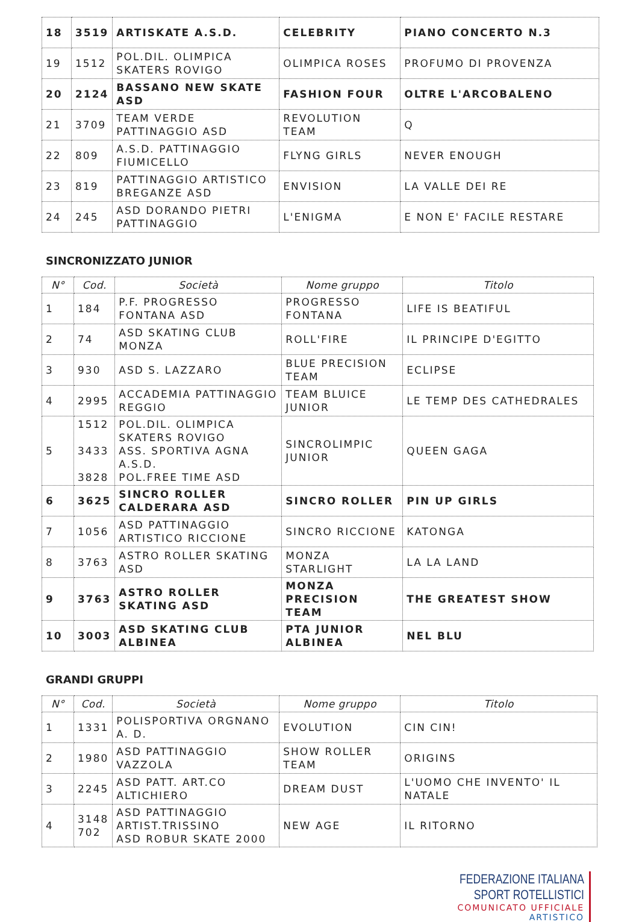| 18 | 3519 | ARTISKATE A.S.D. | CELEBRITY | PIANO CONCERTO N.3 |
| 19 | 1512 | POL.DIL. OLIMPICA SKATERS ROVIGO | OLIMPICA ROSES | PROFUMO DI PROVENZA |
| 20 | 2124 | BASSANO NEW SKATE ASD | FASHION FOUR | OLTRE L'ARCOBALENO |
| 21 | 3709 | TEAM VERDE PATTINAGGIO ASD | REVOLUTION TEAM | Q |
| 22 | 809 | A.S.D. PATTINAGGIO FIUMICELLO | FLYNG GIRLS | NEVER ENOUGH |
| 23 | 819 | PATTINAGGIO ARTISTICO BREGANZE ASD | ENVISION | LA VALLE DEI RE |
| 24 | 245 | ASD DORANDO PIETRI PATTINAGGIO | L'ENIGMA | E NON E' FACILE RESTARE |
SINCRONIZZATO JUNIOR
| N° | Cod. | Società | Nome gruppo | Titolo |
| --- | --- | --- | --- | --- |
| 1 | 184 | P.F. PROGRESSO FONTANA ASD | PROGRESSO FONTANA | LIFE IS BEATIFUL |
| 2 | 74 | ASD SKATING CLUB MONZA | ROLL'FIRE | IL PRINCIPE D'EGITTO |
| 3 | 930 | ASD S. LAZZARO | BLUE PRECISION TEAM | ECLIPSE |
| 4 | 2995 | ACCADEMIA PATTINAGGIO REGGIO | TEAM BLUICE JUNIOR | LE TEMP DES CATHEDRALES |
| 5 | 1512 3433 3828 | POL.DIL. OLIMPICA SKATERS ROVIGO ASS. SPORTIVA AGNA A.S.D. POL.FREE TIME ASD | SINCROLIMPIC JUNIOR | QUEEN GAGA |
| 6 | 3625 | SINCRO ROLLER CALDERARA ASD | SINCRO ROLLER | PIN UP GIRLS |
| 7 | 1056 | ASD PATTINAGGIO ARTISTICO RICCIONE | SINCRO RICCIONE | KATONGA |
| 8 | 3763 | ASTRO ROLLER SKATING ASD | MONZA STARLIGHT | LA LA LAND |
| 9 | 3763 | ASTRO ROLLER SKATING ASD | MONZA PRECISION TEAM | THE GREATEST SHOW |
| 10 | 3003 | ASD SKATING CLUB ALBINEA | PTA JUNIOR ALBINEA | NEL BLU |
GRANDI GRUPPI
| N° | Cod. | Società | Nome gruppo | Titolo |
| --- | --- | --- | --- | --- |
| 1 | 1331 | POLISPORTIVA ORGNANO A. D. | EVOLUTION | CIN CIN! |
| 2 | 1980 | ASD PATTINAGGIO VAZZOLA | SHOW ROLLER TEAM | ORIGINS |
| 3 | 2245 | ASD PATT. ART.CO ALTICHIERO | DREAM DUST | L'UOMO CHE INVENTO' IL NATALE |
| 4 | 3148 702 | ASD PATTINAGGIO ARTIST.TRISSINO ASD ROBUR SKATE 2000 | NEW AGE | IL RITORNO |
FEDERAZIONE ITALIANA SPORT ROTELLISTICI
COMUNICATO UFFICIALE
ARTISTICO